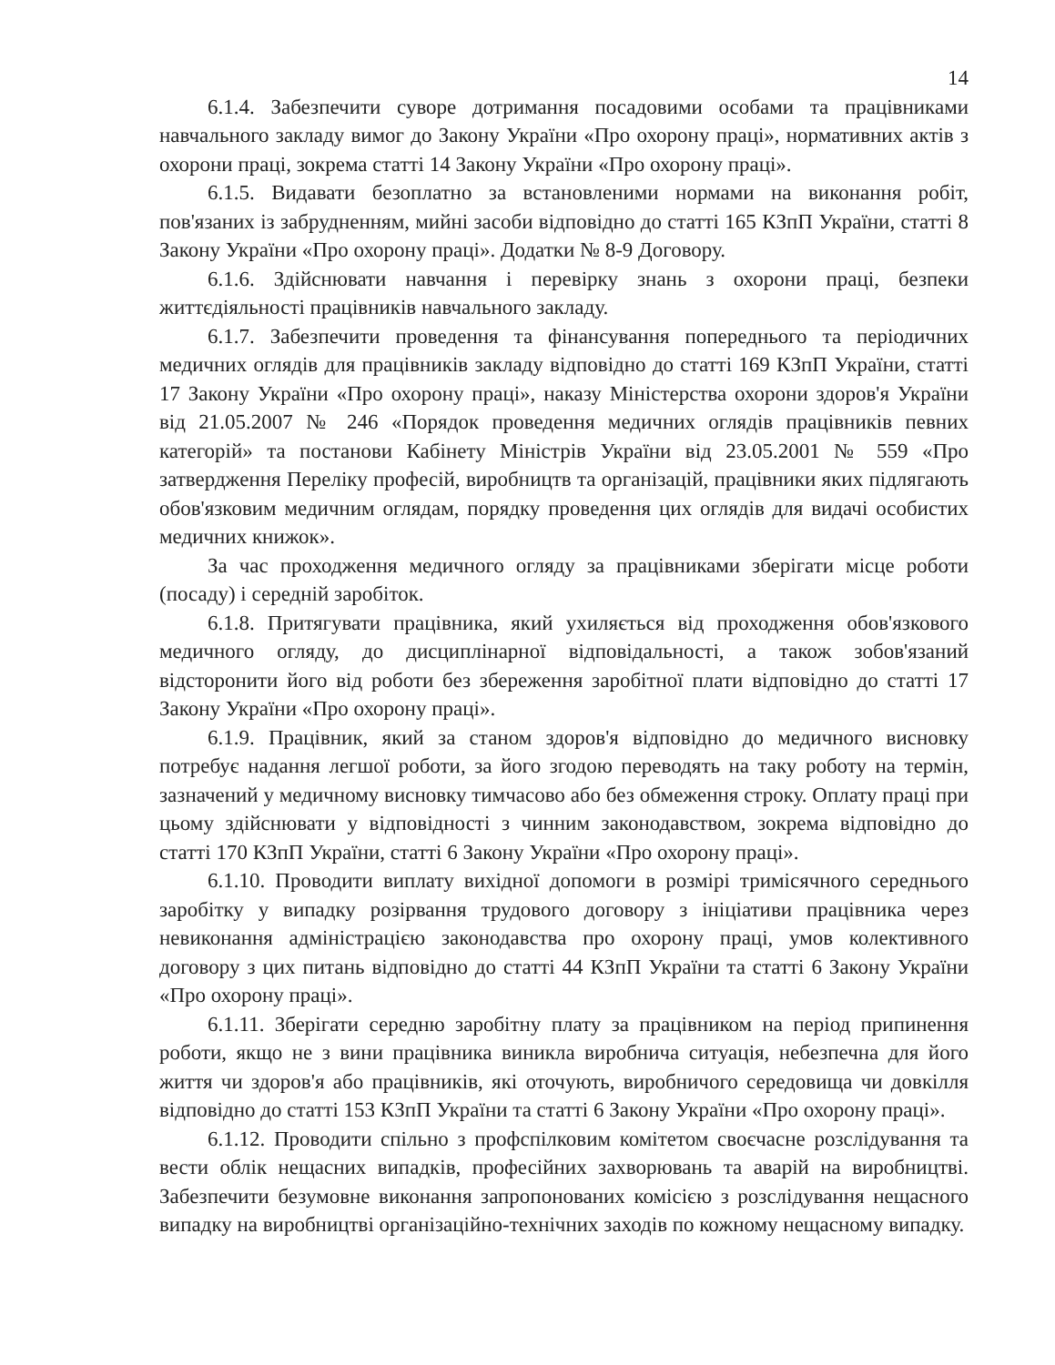14
6.1.4. Забезпечити суворе дотримання посадовими особами та працівниками навчального закладу вимог до Закону України «Про охорону праці», нормативних актів з охорони праці, зокрема статті 14 Закону України «Про охорону праці».
6.1.5. Видавати безоплатно за встановленими нормами на виконання робіт, пов'язаних із забрудненням, мийні засоби відповідно до статті 165 КЗпП України, статті 8 Закону України «Про охорону праці». Додатки № 8-9 Договору.
6.1.6. Здійснювати навчання і перевірку знань з охорони праці, безпеки життєдіяльності працівників навчального закладу.
6.1.7. Забезпечити проведення та фінансування попереднього та періодичних медичних оглядів для працівників закладу відповідно до статті 169 КЗпП України, статті 17 Закону України «Про охорону праці», наказу Міністерства охорони здоров'я України від 21.05.2007 № 246 «Порядок проведення медичних оглядів працівників певних категорій» та постанови Кабінету Міністрів України від 23.05.2001 № 559 «Про затвердження Переліку професій, виробництв та організацій, працівники яких підлягають обов'язковим медичним оглядам, порядку проведення цих оглядів для видачі особистих медичних книжок».
За час проходження медичного огляду за працівниками зберігати місце роботи (посаду) і середній заробіток.
6.1.8. Притягувати працівника, який ухиляється від проходження обов'язкового медичного огляду, до дисциплінарної відповідальності, а також зобов'язаний відсторонити його від роботи без збереження заробітної плати відповідно до статті 17 Закону України «Про охорону праці».
6.1.9. Працівник, який за станом здоров'я відповідно до медичного висновку потребує надання легшої роботи, за його згодою переводять на таку роботу на термін, зазначений у медичному висновку тимчасово або без обмеження строку. Оплату праці при цьому здійснювати у відповідності з чинним законодавством, зокрема відповідно до статті 170 КЗпП України, статті 6 Закону України «Про охорону праці».
6.1.10. Проводити виплату вихідної допомоги в розмірі тримісячного середнього заробітку у випадку розірвання трудового договору з ініціативи працівника через невиконання адміністрацією законодавства про охорону праці, умов колективного договору з цих питань відповідно до статті 44 КЗпП України та статті 6 Закону України «Про охорону праці».
6.1.11. Зберігати середню заробітну плату за працівником на період припинення роботи, якщо не з вини працівника виникла виробнича ситуація, небезпечна для його життя чи здоров'я або працівників, які оточують, виробничого середовища чи довкілля відповідно до статті 153 КЗпП України та статті 6 Закону України «Про охорону праці».
6.1.12. Проводити спільно з профспілковим комітетом своєчасне розслідування та вести облік нещасних випадків, професійних захворювань та аварій на виробництві. Забезпечити безумовне виконання запропонованих комісією з розслідування нещасного випадку на виробництві організаційно-технічних заходів по кожному нещасному випадку.